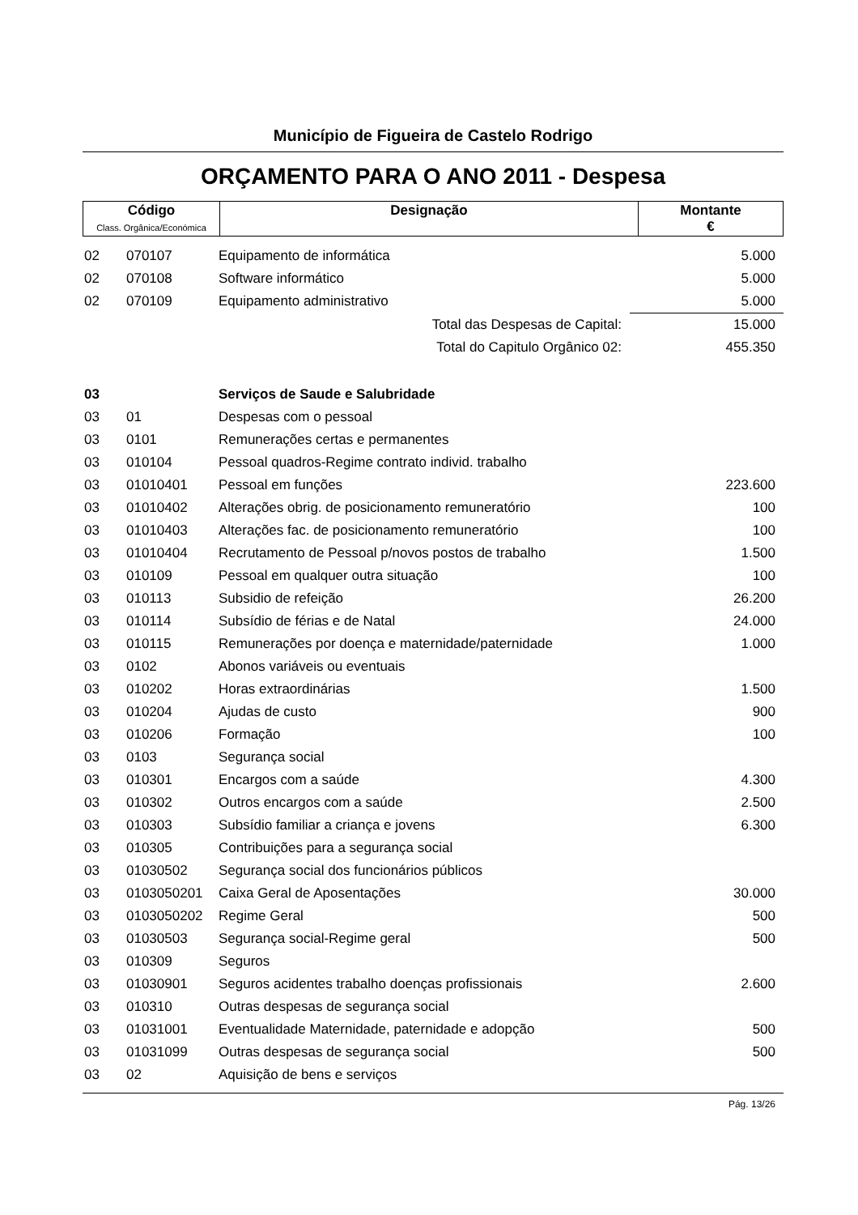Município de Figueira de Castelo Rodrigo
ORÇAMENTO PARA O ANO 2011 - Despesa
| Código Class. Orgânica/Económica | Designação | Montante € |
| 02 | 070107 | Equipamento de informática | 5.000 |
| 02 | 070108 | Software informático | 5.000 |
| 02 | 070109 | Equipamento administrativo | 5.000 |
| | | Total das Despesas de Capital: | 15.000 |
| | | Total do Capitulo Orgânico 02: | 455.350 |
| 03 | | Serviços de Saude e Salubridade | |
| 03 | 01 | Despesas com o pessoal | |
| 03 | 0101 | Remunerações certas e permanentes | |
| 03 | 010104 | Pessoal quadros-Regime contrato individ. trabalho | |
| 03 | 01010401 | Pessoal em funções | 223.600 |
| 03 | 01010402 | Alterações obrig. de posicionamento remuneratório | 100 |
| 03 | 01010403 | Alterações fac. de posicionamento remuneratório | 100 |
| 03 | 01010404 | Recrutamento de Pessoal p/novos postos de trabalho | 1.500 |
| 03 | 010109 | Pessoal em qualquer outra situação | 100 |
| 03 | 010113 | Subsidio de refeição | 26.200 |
| 03 | 010114 | Subsídio de férias e de Natal | 24.000 |
| 03 | 010115 | Remunerações por doença e maternidade/paternidade | 1.000 |
| 03 | 0102 | Abonos variáveis ou eventuais | |
| 03 | 010202 | Horas extraordinárias | 1.500 |
| 03 | 010204 | Ajudas de custo | 900 |
| 03 | 010206 | Formação | 100 |
| 03 | 0103 | Segurança social | |
| 03 | 010301 | Encargos com a saúde | 4.300 |
| 03 | 010302 | Outros encargos com a saúde | 2.500 |
| 03 | 010303 | Subsídio familiar a criança e jovens | 6.300 |
| 03 | 010305 | Contribuições para a segurança social | |
| 03 | 01030502 | Segurança social dos funcionários públicos | |
| 03 | 0103050201 | Caixa Geral de Aposentações | 30.000 |
| 03 | 0103050202 | Regime Geral | 500 |
| 03 | 01030503 | Segurança social-Regime geral | 500 |
| 03 | 010309 | Seguros | |
| 03 | 01030901 | Seguros acidentes trabalho doenças profissionais | 2.600 |
| 03 | 010310 | Outras despesas de segurança social | |
| 03 | 01031001 | Eventualidade Maternidade, paternidade e adopção | 500 |
| 03 | 01031099 | Outras despesas de segurança social | 500 |
| 03 | 02 | Aquisição de bens e serviços | |
Pág. 13/26